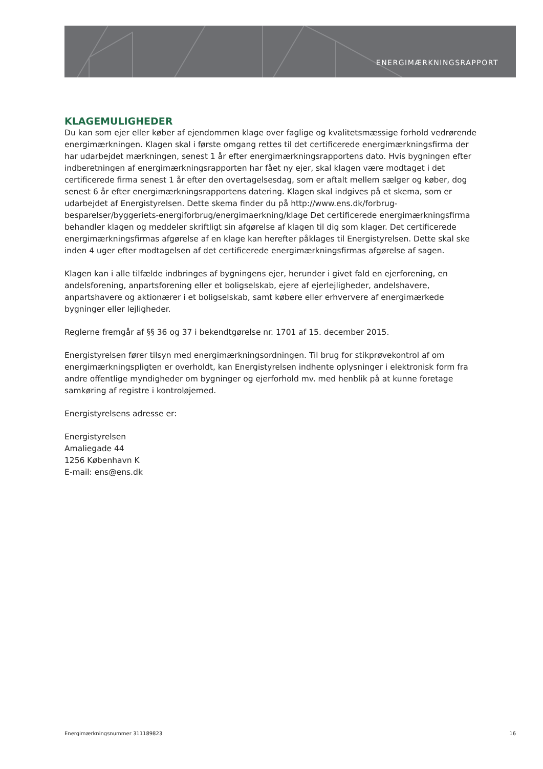ENERGIMÆRKNINGSRAPPORT
KLAGEMULIGHEDER
Du kan som ejer eller køber af ejendommen klage over faglige og kvalitetsmæssige forhold vedrørende energimærkningen. Klagen skal i første omgang rettes til det certificerede energimærkningsfirma der har udarbejdet mærkningen, senest 1 år efter energimærkningsrapportens dato. Hvis bygningen efter indberetningen af energimærkningsrapporten har fået ny ejer, skal klagen være modtaget i det certificerede firma senest 1 år efter den overtagelsesdag, som er aftalt mellem sælger og køber, dog senest 6 år efter energimærkningsrapportens datering. Klagen skal indgives på et skema, som er udarbejdet af Energistyrelsen. Dette skema finder du på http://www.ens.dk/forbrug-besparelser/byggeriets-energiforbrug/energimaerkning/klage Det certificerede energimærkningsfirma behandler klagen og meddeler skriftligt sin afgørelse af klagen til dig som klager. Det certificerede energimærkningsfirmas afgørelse af en klage kan herefter påklages til Energistyrelsen. Dette skal ske inden 4 uger efter modtagelsen af det certificerede energimærkningsfirmas afgørelse af sagen.
Klagen kan i alle tilfælde indbringes af bygningens ejer, herunder i givet fald en ejerforening, en andelsforening, anpartsforening eller et boligselskab, ejere af ejerlejligheder, andelshavere, anpartshavere og aktionærer i et boligselskab, samt købere eller erhververe af energimærkede bygninger eller lejligheder.
Reglerne fremgår af §§ 36 og 37 i bekendtgørelse nr. 1701 af 15. december 2015.
Energistyrelsen fører tilsyn med energimærkningsordningen. Til brug for stikprøvekontrol af om energimærkningspligten er overholdt, kan Energistyrelsen indhente oplysninger i elektronisk form fra andre offentlige myndigheder om bygninger og ejerforhold mv. med henblik på at kunne foretage samkøring af registre i kontroløjemed.
Energistyrelsens adresse er:
Energistyrelsen
Amaliegade 44
1256 København K
E-mail: ens@ens.dk
Energimærkningsnummer 311189823 16